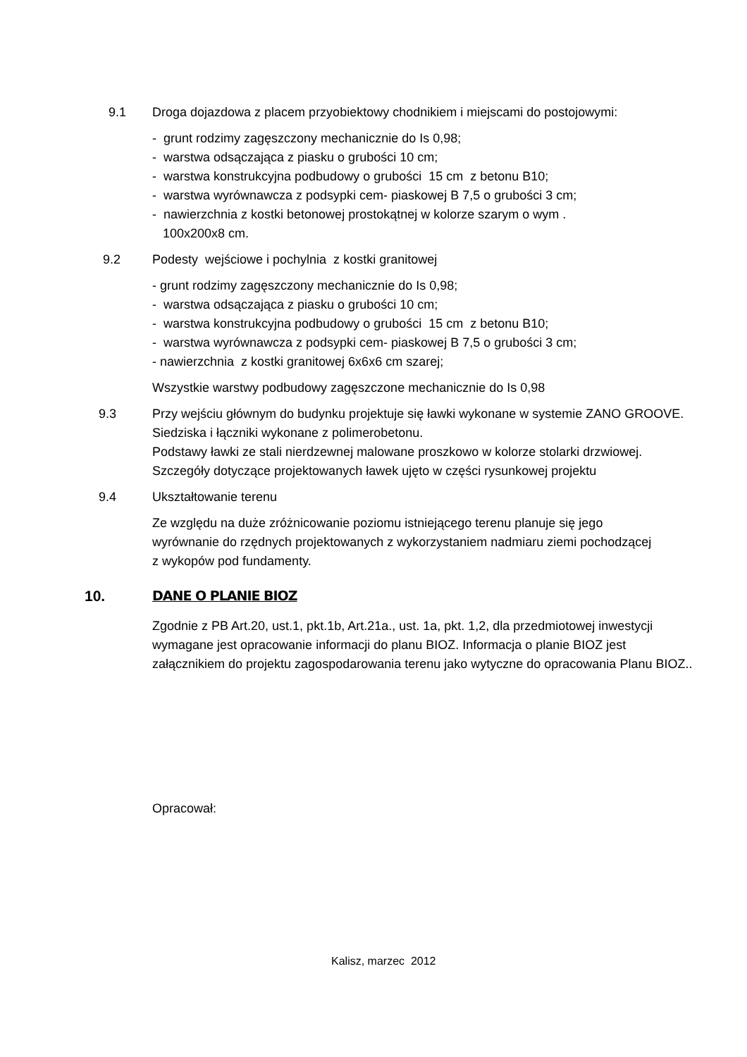9.1 Droga dojazdowa z placem przyobiektowy chodnikiem i miejscami do postojowymi:
- grunt rodzimy zagęszczony mechanicznie do Is 0,98;
- warstwa odsączająca z piasku o grubości 10 cm;
- warstwa konstrukcyjna podbudowy o grubości 15 cm z betonu B10;
- warstwa wyrównawcza z podsypki cem- piaskowej B 7,5 o grubości 3 cm;
- nawierzchnia z kostki betonowej prostokątnej w kolorze szarym o wym .
100x200x8 cm.
9.2 Podesty wejściowe i pochylnia z kostki granitowej
- grunt rodzimy zagęszczony mechanicznie do Is 0,98;
- warstwa odsączająca z piasku o grubości 10 cm;
- warstwa konstrukcyjna podbudowy o grubości 15 cm z betonu B10;
- warstwa wyrównawcza z podsypki cem- piaskowej B 7,5 o grubości 3 cm;
- nawierzchnia z kostki granitowej 6x6x6 cm szarej;
Wszystkie warstwy podbudowy zagęszczone mechanicznie do Is 0,98
9.3 Przy wejściu głównym do budynku projektuje się ławki wykonane w systemie ZANO GROOVE. Siedziska i łączniki wykonane z polimerobetonu.
Podstawy ławki ze stali nierdzewnej malowane proszkowo w kolorze stolarki drzwiowej. Szczegóły dotyczące projektowanych ławek ujęto w części rysunkowej projektu
9.4 Ukształtowanie terenu
Ze względu na duże zróżnicowanie poziomu istniejącego terenu planuje się jego wyrównanie do rzędnych projektowanych z wykorzystaniem nadmiaru ziemi pochodzącej z wykopów pod fundamenty.
10. DANE O PLANIE BIOZ
Zgodnie z PB Art.20, ust.1, pkt.1b, Art.21a., ust. 1a, pkt. 1,2, dla przedmiotowej inwestycji wymagane jest opracowanie informacji do planu BIOZ. Informacja o planie BIOZ jest załącznikiem do projektu zagospodarowania terenu jako wytyczne do opracowania Planu BIOZ..
Opracował:
Kalisz, marzec 2012